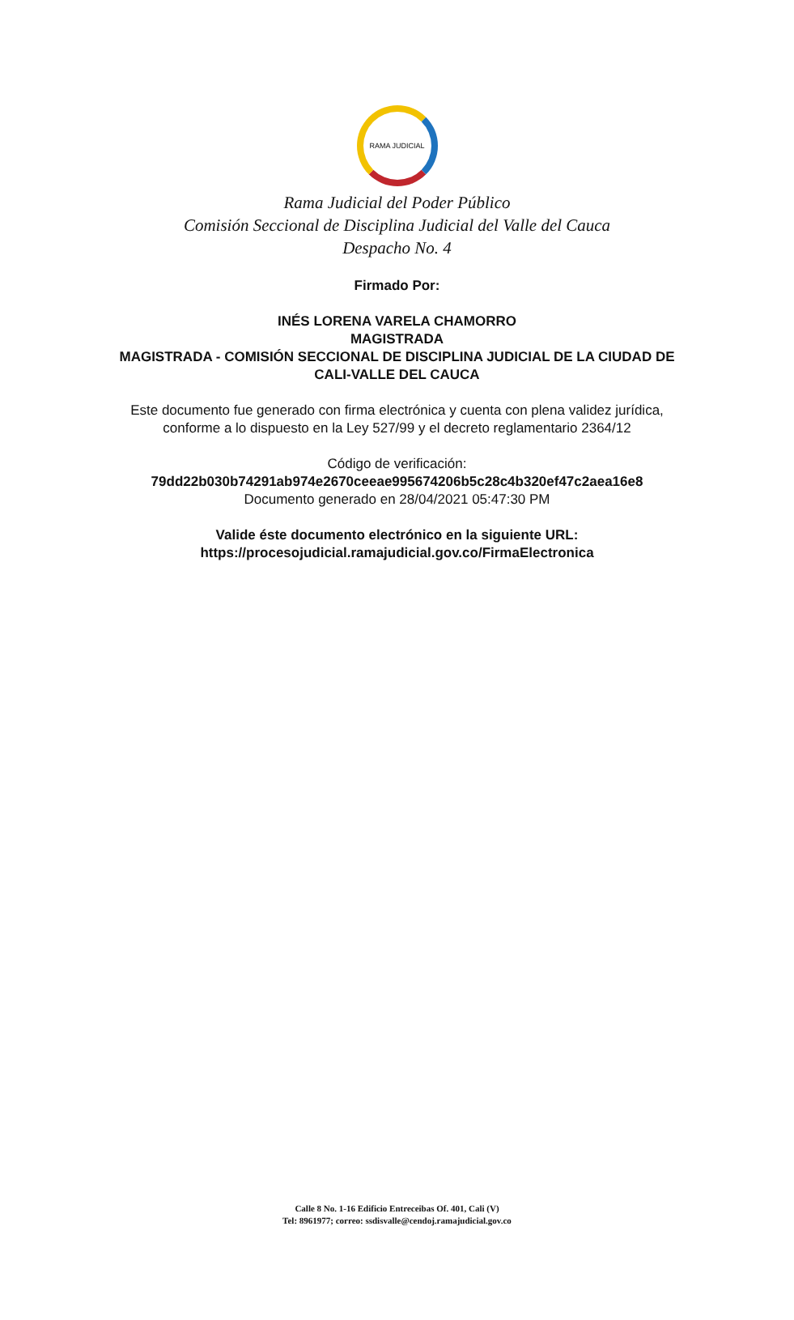RAMA JUDICIAL
Rama Judicial del Poder Público
Comisión Seccional de Disciplina Judicial del Valle del Cauca
Despacho No. 4
Firmado Por:
INÉS LORENA VARELA CHAMORRO
MAGISTRADA
MAGISTRADA - COMISIÓN SECCIONAL DE DISCIPLINA JUDICIAL DE LA CIUDAD DE CALI-VALLE DEL CAUCA
Este documento fue generado con firma electrónica y cuenta con plena validez jurídica, conforme a lo dispuesto en la Ley 527/99 y el decreto reglamentario 2364/12
Código de verificación: 79dd22b030b74291ab974e2670ceeae995674206b5c28c4b320ef47c2aea16e8
Documento generado en 28/04/2021 05:47:30 PM
Valide éste documento electrónico en la siguiente URL:
https://procesojudicial.ramajudicial.gov.co/FirmaElectronica
Calle 8 No. 1-16 Edificio Entreceibas Of. 401, Cali (V)
Tel: 8961977; correo: ssdisvalle@cendoj.ramajudicial.gov.co